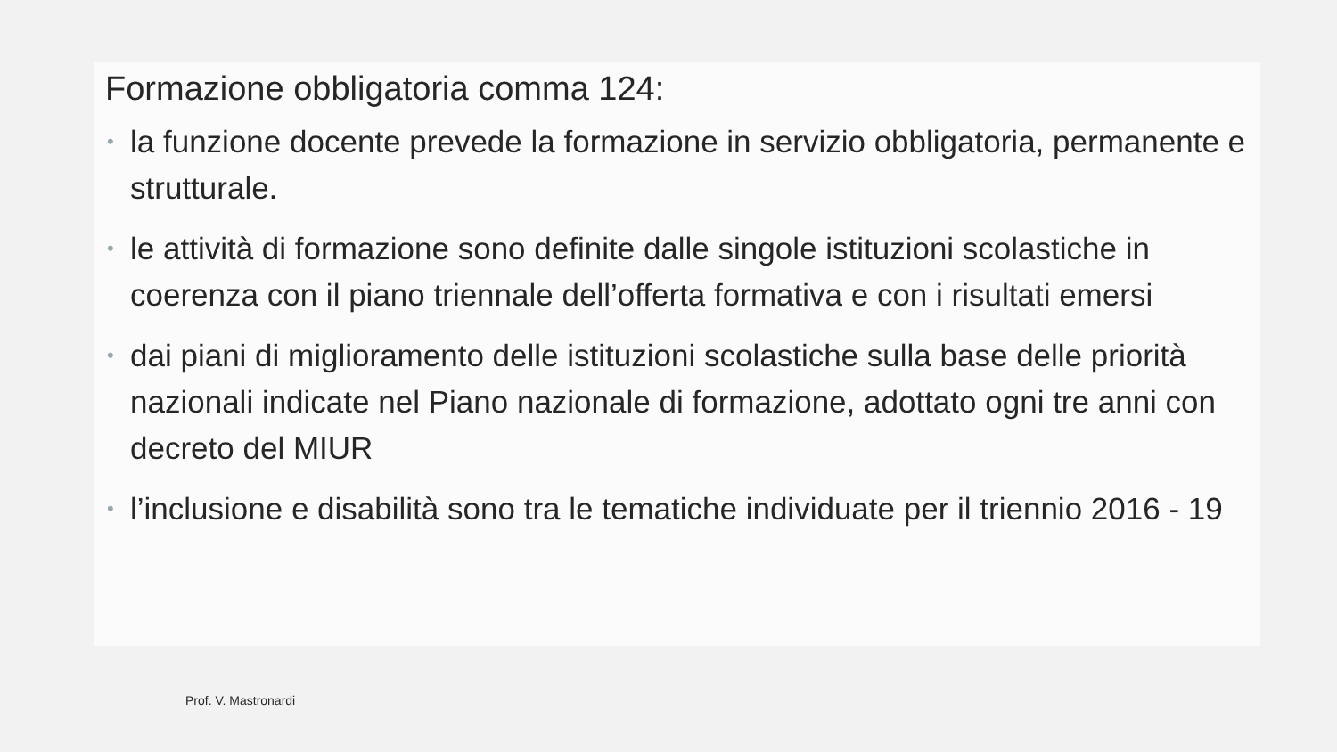Formazione obbligatoria comma 124:
• la funzione docente prevede la formazione in servizio obbligatoria, permanente e strutturale.
• le attività di formazione sono definite dalle singole istituzioni scolastiche in coerenza con il piano triennale dell’offerta formativa e con i risultati emersi
• dai piani di miglioramento delle istituzioni scolastiche sulla base delle priorità nazionali indicate nel Piano nazionale di formazione, adottato ogni tre anni con decreto del MIUR
• l’inclusione e disabilità sono tra le tematiche individuate per il triennio 2016 - 19
Prof. V. Mastronardi